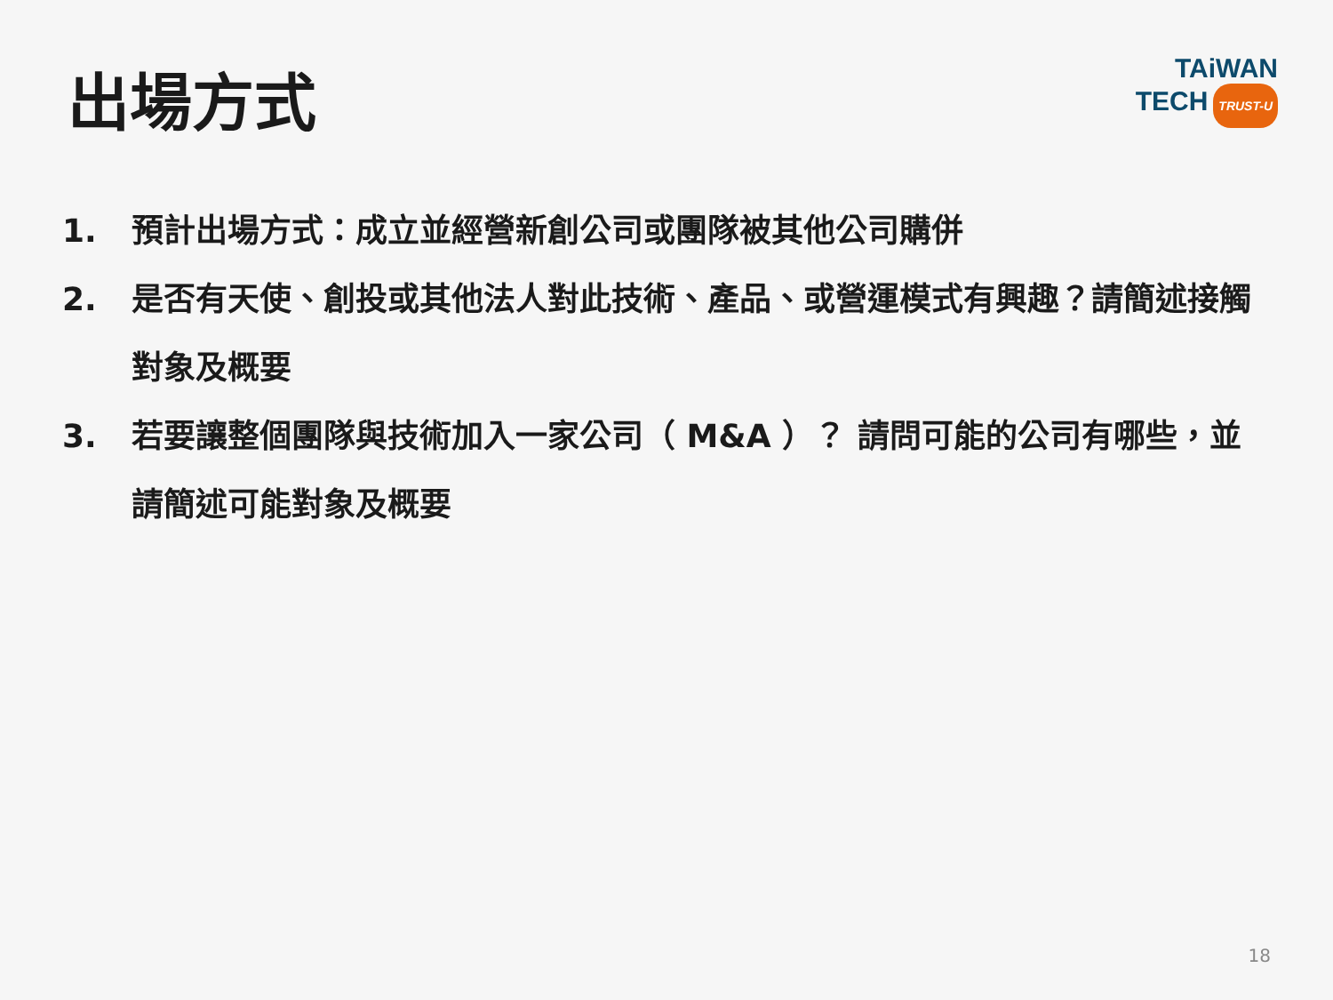出場方式
TAiWAN
TECH TRUST-U
1. 預計出場方式：成立並經營新創公司或團隊被其他公司購併
2. 是否有天使、創投或其他法人對此技術、產品、或營運模式有興趣？請簡述接觸對象及概要
3. 若要讓整個團隊與技術加入一家公司（ M&A ）？ 請問可能的公司有哪些，並請簡述可能對象及概要
18